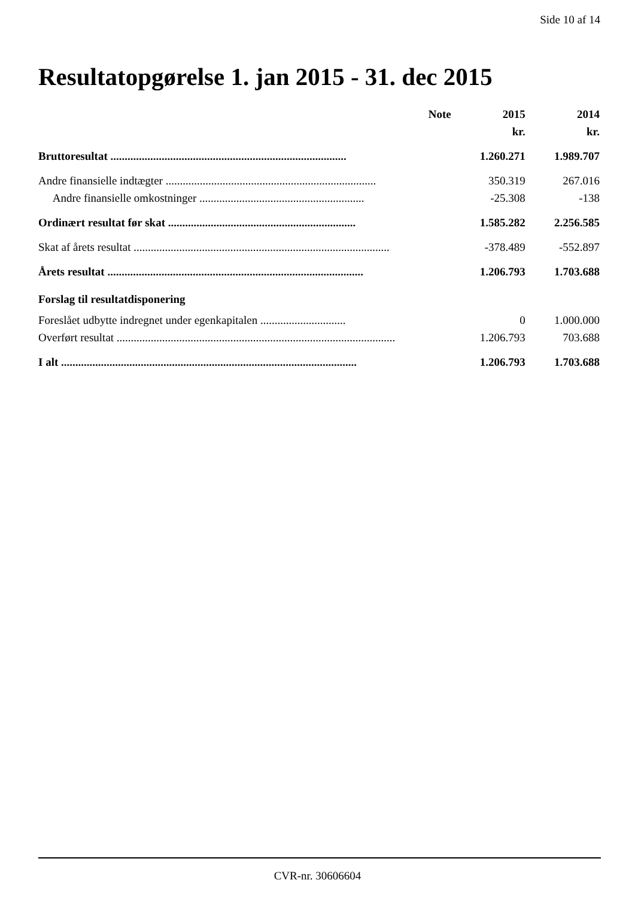Side 10 af 14
Resultatopgørelse 1. jan 2015 - 31. dec 2015
| | Note | 2015 | 2014 |
| --- | --- | --- | --- |
| | | kr. | kr. |
| Bruttoresultat ................................................................................... | | 1.260.271 | 1.989.707 |
| Andre finansielle indtægter .......................................................................... | | 350.319 | 267.016 |
| Andre finansielle omkostninger .......................................................... | | -25.308 | -138 |
| Ordinært resultat før skat .................................................................. | | 1.585.282 | 2.256.585 |
| Skat af årets resultat .......................................................................................... | | -378.489 | -552.897 |
| Årets resultat .......................................................................................... | | 1.206.793 | 1.703.688 |
| Forslag til resultatdisponering | | | |
| Foreslået udbytte indregnet under egenkapitalen .............................. | | 0 | 1.000.000 |
| Overført resultat .................................................................................................. | | 1.206.793 | 703.688 |
| I alt ........................................................................................................ | | 1.206.793 | 1.703.688 |
CVR-nr. 30606604